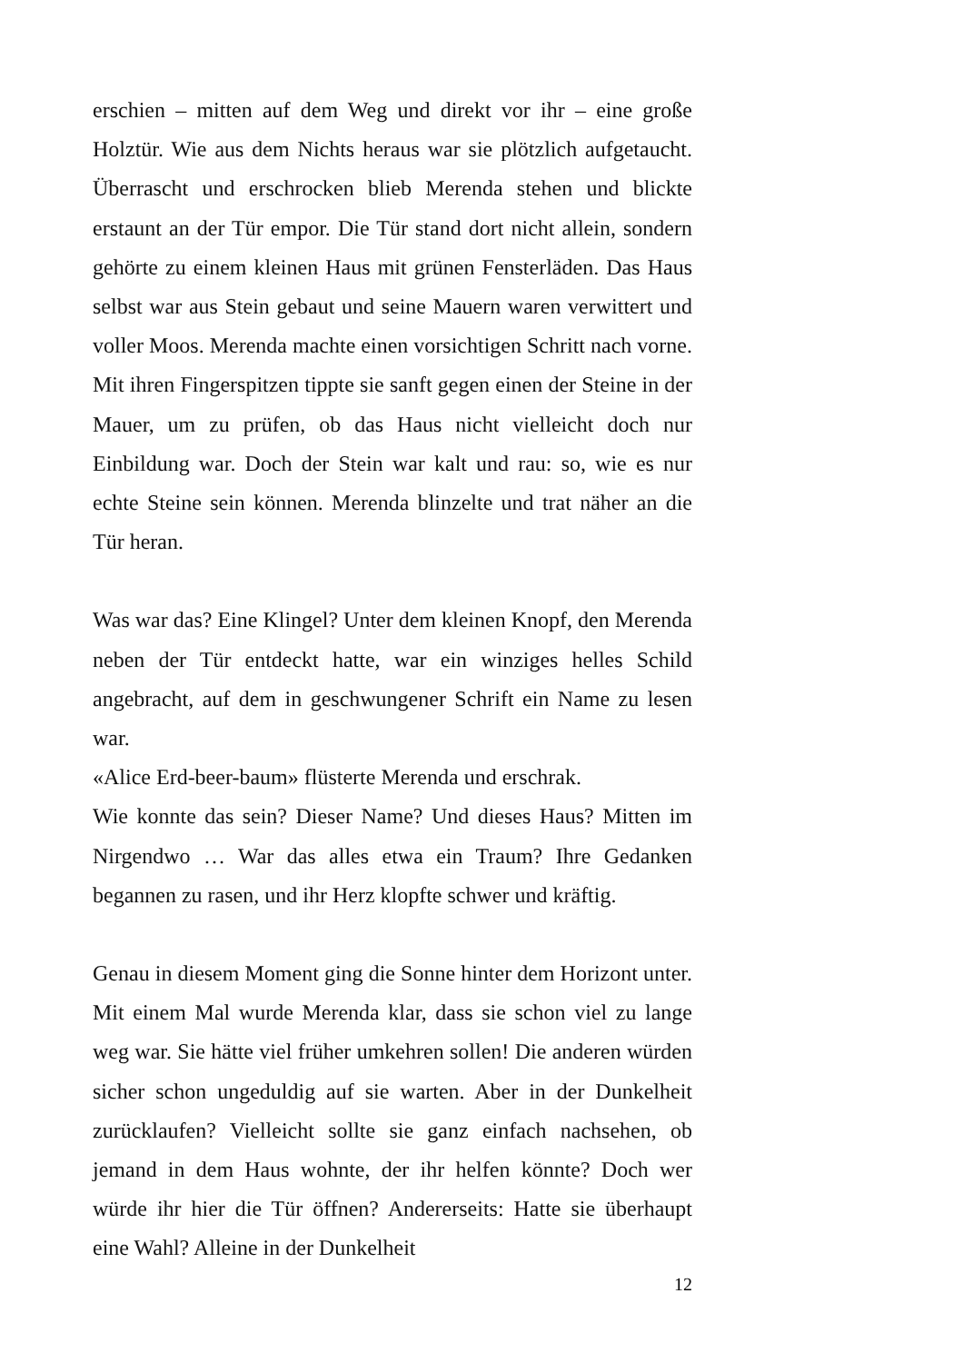erschien – mitten auf dem Weg und direkt vor ihr – eine große Holztür. Wie aus dem Nichts heraus war sie plötzlich aufgetaucht. Überrascht und erschrocken blieb Merenda stehen und blickte erstaunt an der Tür empor. Die Tür stand dort nicht allein, sondern gehörte zu einem kleinen Haus mit grünen Fensterläden. Das Haus selbst war aus Stein gebaut und seine Mauern waren verwittert und voller Moos. Merenda machte einen vorsichtigen Schritt nach vorne. Mit ihren Fingerspitzen tippte sie sanft gegen einen der Steine in der Mauer, um zu prüfen, ob das Haus nicht vielleicht doch nur Einbildung war. Doch der Stein war kalt und rau: so, wie es nur echte Steine sein können. Merenda blinzelte und trat näher an die Tür heran.
Was war das? Eine Klingel? Unter dem kleinen Knopf, den Merenda neben der Tür entdeckt hatte, war ein winziges helles Schild angebracht, auf dem in geschwungener Schrift ein Name zu lesen war.
«Alice Erd-beer-baum» flüsterte Merenda und erschrak.
Wie konnte das sein? Dieser Name? Und dieses Haus? Mitten im Nirgendwo … War das alles etwa ein Traum? Ihre Gedanken begannen zu rasen, und ihr Herz klopfte schwer und kräftig.
Genau in diesem Moment ging die Sonne hinter dem Horizont unter. Mit einem Mal wurde Merenda klar, dass sie schon viel zu lange weg war. Sie hätte viel früher umkehren sollen! Die anderen würden sicher schon ungeduldig auf sie warten. Aber in der Dunkelheit zurücklaufen? Vielleicht sollte sie ganz einfach nachsehen, ob jemand in dem Haus wohnte, der ihr helfen könnte? Doch wer würde ihr hier die Tür öffnen? Andererseits: Hatte sie überhaupt eine Wahl? Alleine in der Dunkelheit
12